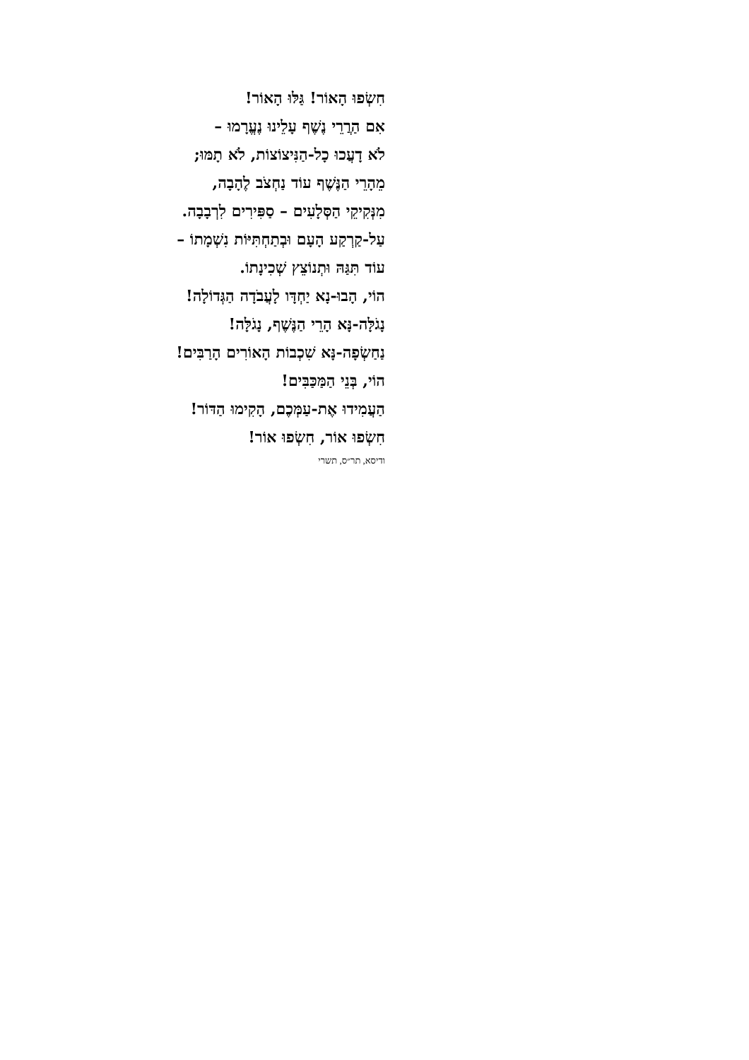חִשְׂפוּ הָאוֹר! גַּלּוּ הָאוֹר!
אִם הַרֲרֵי נֶשֶׁף עָלֵינוּ נֶעֱרָמוּ –
לֹא דָעֲכוּ כָל-הַנִּיצוֹצוֹת, לֹא תָמּוּ;
מֵהָרֵי הַנֶּשֶׁף עוֹד נַחְצֹב לֶהָבָה,
מִנְּקִיקֵי הַסְּלָעִים – סַפִּירִים לִרְבָבָה.
עַל-קַרְקַע הָעָם וּבְתַחְתִּיּוֹת נִשְׁמָתוֹ –
עוֹד תִּגַּהּ וּתְנוֹצֵץ שְׁכִינָתוֹ.
הוֹי, הָבוּ-נָא יַחְדָּו לָעֲבֹדָה הַגְּדוֹלָה!
נָגֹלָּה-נָּא הָרֵי הַנֶּשֶׁף, נָגֹלָּה!
נַחַשְׂפָה-נָּא שִׁכְבוֹת הָאוֹרִים הָרַבִּים!
הוֹי, בְּנֵי הַמַּכַּבִּים!
הַעֲמִידוּ אֶת-עַמְּכֶם, הָקִימוּ הַדּוֹר!
חִשְׂפוּ אוֹר, חִשְׂפוּ אוֹר!
ודיסא, תר״ס, תשרי